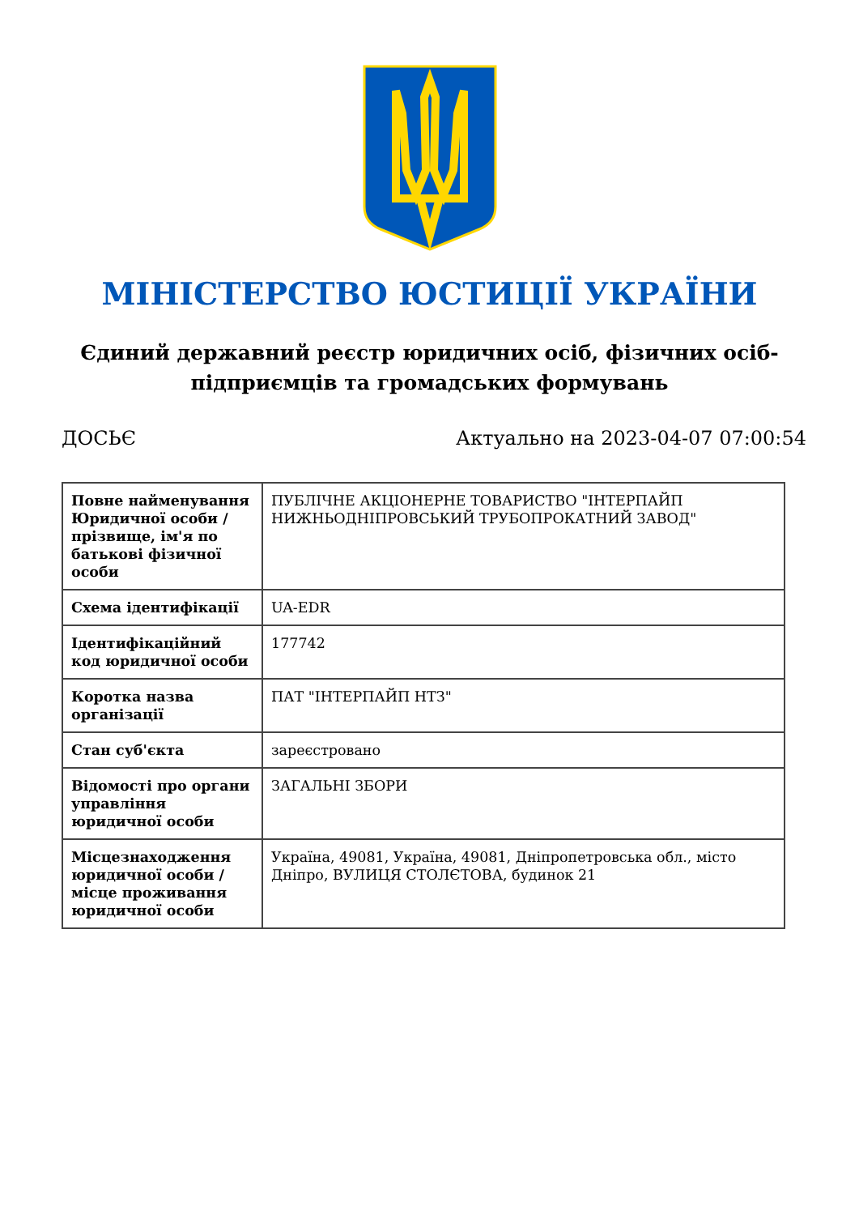МІНІСТЕРСТВО ЮСТИЦІЇ УКРАЇНИ
Єдиний державний реєстр юридичних осіб, фізичних осіб-підприємців та громадських формувань
ДОСЬЄ Актуально на 2023-04-07 07:00:54
| Повне найменування Юридичної особи / прізвище, ім'я по батькові фізичної особи | ПУБЛІЧНЕ АКЦІОНЕРНЕ ТОВАРИСТВО "ІНТЕРПАЙП НИЖНЬОДНІПРОВСЬКИЙ ТРУБОПРОКАТНИЙ ЗАВОД" |
| Схема ідентифікації | UA-EDR |
| Ідентифікаційний код юридичної особи | 177742 |
| Коротка назва організації | ПАТ "ІНТЕРПАЙП НТЗ" |
| Стан суб'єкта | зареєстровано |
| Відомості про органи управління юридичної особи | ЗАГАЛЬНІ ЗБОРИ |
| Місцезнаходження юридичної особи / місце проживання юридичної особи | Україна, 49081, Україна, 49081, Дніпропетровська обл., місто Дніпро, ВУЛИЦЯ СТОЛЄТОВА, будинок 21 |